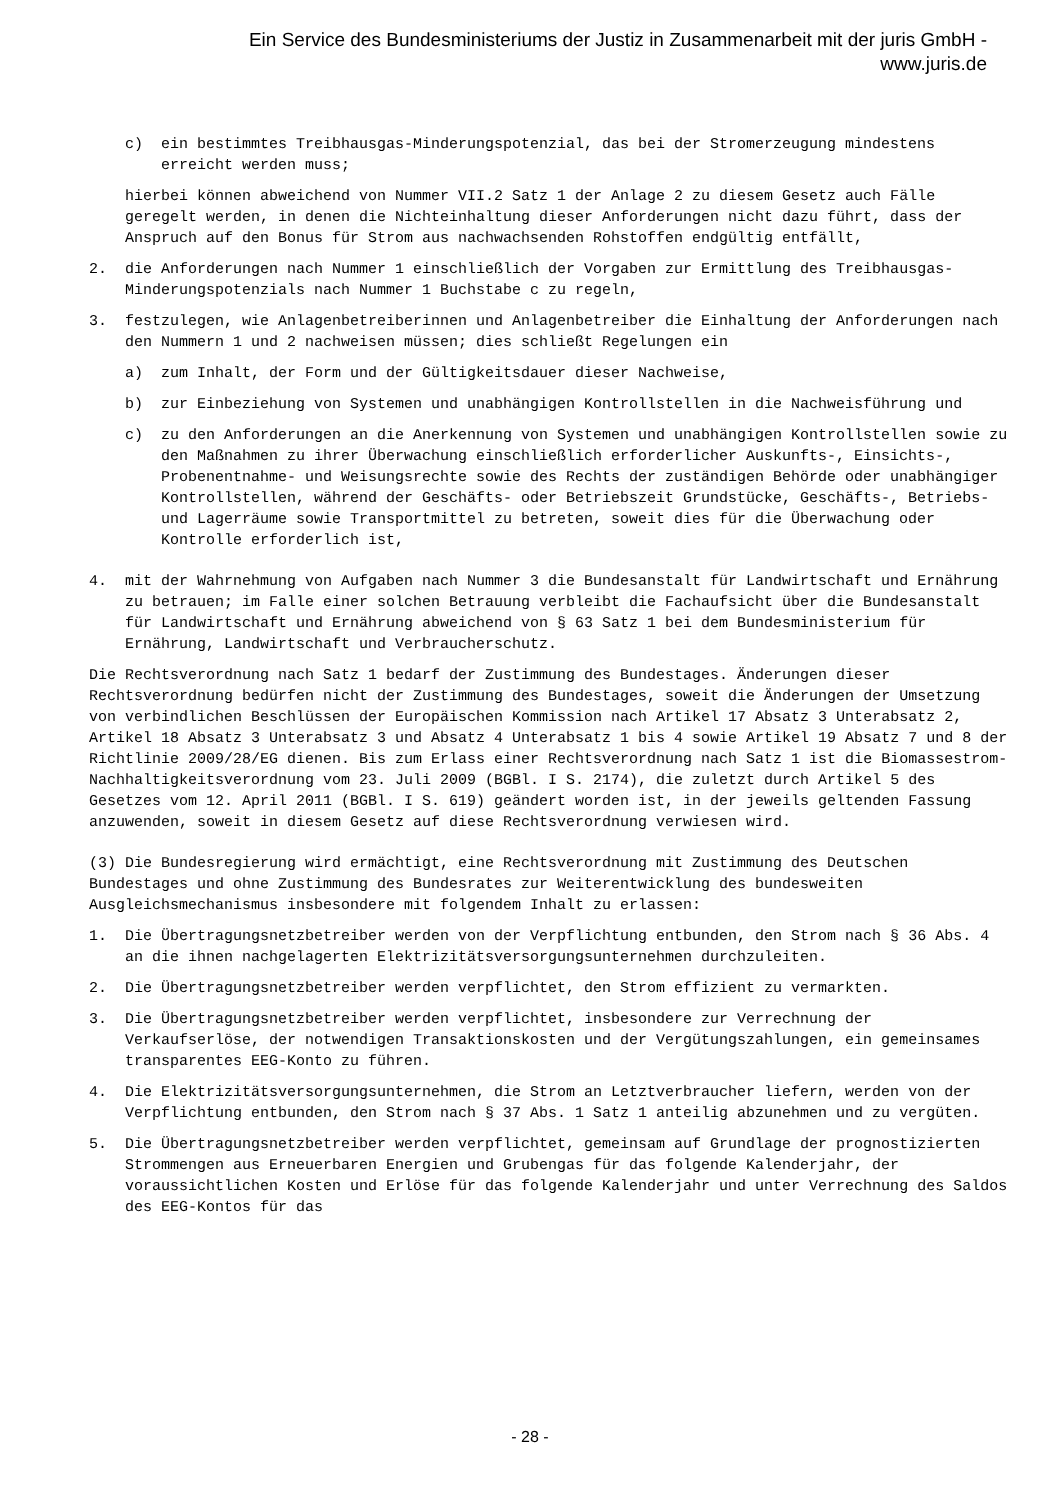Ein Service des Bundesministeriums der Justiz in Zusammenarbeit mit der juris GmbH -
www.juris.de
c) ein bestimmtes Treibhausgas-Minderungspotenzial, das bei der Stromerzeugung mindestens erreicht werden muss;
hierbei können abweichend von Nummer VII.2 Satz 1 der Anlage 2 zu diesem Gesetz auch Fälle geregelt werden, in denen die Nichteinhaltung dieser Anforderungen nicht dazu führt, dass der Anspruch auf den Bonus für Strom aus nachwachsenden Rohstoffen endgültig entfällt,
2. die Anforderungen nach Nummer 1 einschließlich der Vorgaben zur Ermittlung des Treibhausgas-Minderungspotenzials nach Nummer 1 Buchstabe c zu regeln,
3. festzulegen, wie Anlagenbetreiberinnen und Anlagenbetreiber die Einhaltung der Anforderungen nach den Nummern 1 und 2 nachweisen müssen; dies schließt Regelungen ein
a) zum Inhalt, der Form und der Gültigkeitsdauer dieser Nachweise,
b) zur Einbeziehung von Systemen und unabhängigen Kontrollstellen in die Nachweisführung und
c) zu den Anforderungen an die Anerkennung von Systemen und unabhängigen Kontrollstellen sowie zu den Maßnahmen zu ihrer Überwachung einschließlich erforderlicher Auskunfts-, Einsichts-, Probenentnahme- und Weisungsrechte sowie des Rechts der zuständigen Behörde oder unabhängiger Kontrollstellen, während der Geschäfts- oder Betriebszeit Grundstücke, Geschäfts-, Betriebs- und Lagerräume sowie Transportmittel zu betreten, soweit dies für die Überwachung oder Kontrolle erforderlich ist,
4. mit der Wahrnehmung von Aufgaben nach Nummer 3 die Bundesanstalt für Landwirtschaft und Ernährung zu betrauen; im Falle einer solchen Betrauung verbleibt die Fachaufsicht über die Bundesanstalt für Landwirtschaft und Ernährung abweichend von § 63 Satz 1 bei dem Bundesministerium für Ernährung, Landwirtschaft und Verbraucherschutz.
Die Rechtsverordnung nach Satz 1 bedarf der Zustimmung des Bundestages. Änderungen dieser Rechtsverordnung bedürfen nicht der Zustimmung des Bundestages, soweit die Änderungen der Umsetzung von verbindlichen Beschlüssen der Europäischen Kommission nach Artikel 17 Absatz 3 Unterabsatz 2, Artikel 18 Absatz 3 Unterabsatz 3 und Absatz 4 Unterabsatz 1 bis 4 sowie Artikel 19 Absatz 7 und 8 der Richtlinie 2009/28/EG dienen. Bis zum Erlass einer Rechtsverordnung nach Satz 1 ist die Biomassestrom-Nachhaltigkeitsverordnung vom 23. Juli 2009 (BGBl. I S. 2174), die zuletzt durch Artikel 5 des Gesetzes vom 12. April 2011 (BGBl. I S. 619) geändert worden ist, in der jeweils geltenden Fassung anzuwenden, soweit in diesem Gesetz auf diese Rechtsverordnung verwiesen wird.
(3) Die Bundesregierung wird ermächtigt, eine Rechtsverordnung mit Zustimmung des Deutschen Bundestages und ohne Zustimmung des Bundesrates zur Weiterentwicklung des bundesweiten Ausgleichsmechanismus insbesondere mit folgendem Inhalt zu erlassen:
1. Die Übertragungsnetzbetreiber werden von der Verpflichtung entbunden, den Strom nach § 36 Abs. 4 an die ihnen nachgelagerten Elektrizitätsversorgungsunternehmen durchzuleiten.
2. Die Übertragungsnetzbetreiber werden verpflichtet, den Strom effizient zu vermarkten.
3. Die Übertragungsnetzbetreiber werden verpflichtet, insbesondere zur Verrechnung der Verkaufserlöse, der notwendigen Transaktionskosten und der Vergütungszahlungen, ein gemeinsames transparentes EEG-Konto zu führen.
4. Die Elektrizitätsversorgungsunternehmen, die Strom an Letztverbraucher liefern, werden von der Verpflichtung entbunden, den Strom nach § 37 Abs. 1 Satz 1 anteilig abzunehmen und zu vergüten.
5. Die Übertragungsnetzbetreiber werden verpflichtet, gemeinsam auf Grundlage der prognostizierten Strommengen aus Erneuerbaren Energien und Grubengas für das folgende Kalenderjahr, der voraussichtlichen Kosten und Erlöse für das folgende Kalenderjahr und unter Verrechnung des Saldos des EEG-Kontos für das
- 28 -